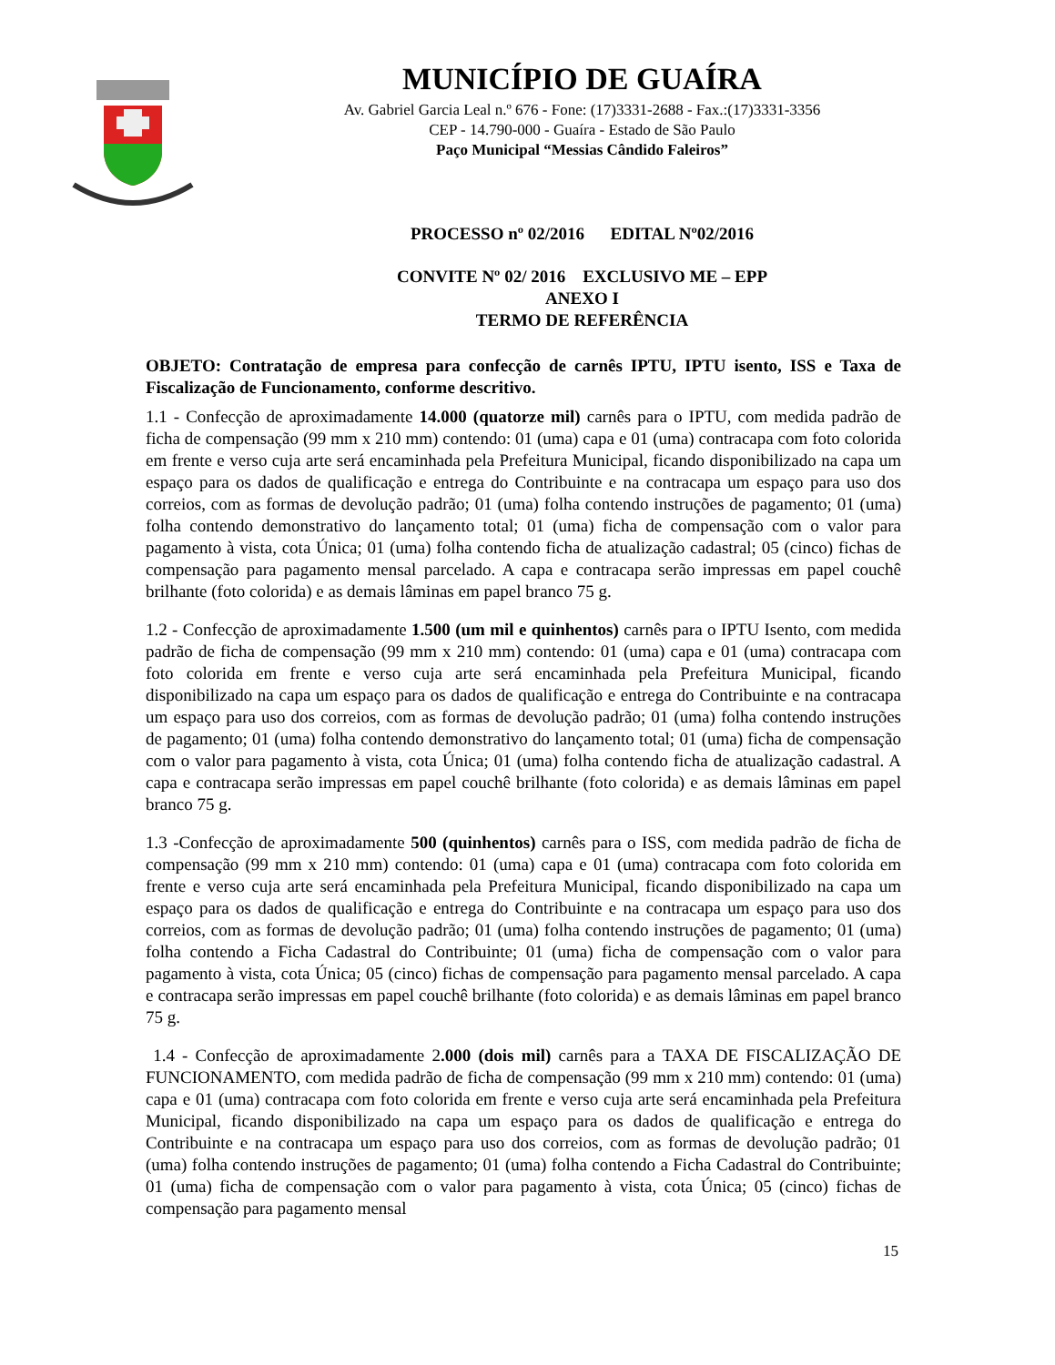MUNICÍPIO DE GUAÍRA
Av. Gabriel Garcia Leal n.º 676 - Fone: (17)3331-2688 - Fax.:(17)3331-3356
CEP - 14.790-000 - Guaíra - Estado de São Paulo
Paço Municipal “Messias Cândido Faleiros”
PROCESSO nº 02/2016 EDITAL Nº02/2016
CONVITE Nº 02/ 2016 EXCLUSIVO ME – EPP
ANEXO I
TERMO DE REFERÊNCIA
OBJETO: Contratação de empresa para confecção de carnês IPTU, IPTU isento, ISS e Taxa de Fiscalização de Funcionamento, conforme descritivo.
1.1 - Confecção de aproximadamente 14.000 (quatorze mil) carnês para o IPTU, com medida padrão de ficha de compensação (99 mm x 210 mm) contendo: 01 (uma) capa e 01 (uma) contracapa com foto colorida em frente e verso cuja arte será encaminhada pela Prefeitura Municipal, ficando disponibilizado na capa um espaço para os dados de qualificação e entrega do Contribuinte e na contracapa um espaço para uso dos correios, com as formas de devolução padrão; 01 (uma) folha contendo instruções de pagamento; 01 (uma) folha contendo demonstrativo do lançamento total; 01 (uma) ficha de compensação com o valor para pagamento à vista, cota Única; 01 (uma) folha contendo ficha de atualização cadastral; 05 (cinco) fichas de compensação para pagamento mensal parcelado. A capa e contracapa serão impressas em papel couchê brilhante (foto colorida) e as demais lâminas em papel branco 75 g.
1.2 - Confecção de aproximadamente 1.500 (um mil e quinhentos) carnês para o IPTU Isento, com medida padrão de ficha de compensação (99 mm x 210 mm) contendo: 01 (uma) capa e 01 (uma) contracapa com foto colorida em frente e verso cuja arte será encaminhada pela Prefeitura Municipal, ficando disponibilizado na capa um espaço para os dados de qualificação e entrega do Contribuinte e na contracapa um espaço para uso dos correios, com as formas de devolução padrão; 01 (uma) folha contendo instruções de pagamento; 01 (uma) folha contendo demonstrativo do lançamento total; 01 (uma) ficha de compensação com o valor para pagamento à vista, cota Única; 01 (uma) folha contendo ficha de atualização cadastral. A capa e contracapa serão impressas em papel couchê brilhante (foto colorida) e as demais lâminas em papel branco 75 g.
1.3 -Confecção de aproximadamente 500 (quinhentos) carnês para o ISS, com medida padrão de ficha de compensação (99 mm x 210 mm) contendo: 01 (uma) capa e 01 (uma) contracapa com foto colorida em frente e verso cuja arte será encaminhada pela Prefeitura Municipal, ficando disponibilizado na capa um espaço para os dados de qualificação e entrega do Contribuinte e na contracapa um espaço para uso dos correios, com as formas de devolução padrão; 01 (uma) folha contendo instruções de pagamento; 01 (uma) folha contendo a Ficha Cadastral do Contribuinte; 01 (uma) ficha de compensação com o valor para pagamento à vista, cota Única; 05 (cinco) fichas de compensação para pagamento mensal parcelado. A capa e contracapa serão impressas em papel couchê brilhante (foto colorida) e as demais lâminas em papel branco 75 g.
1.4 - Confecção de aproximadamente 2.000 (dois mil) carnês para a TAXA DE FISCALIZAÇÃO DE FUNCIONAMENTO, com medida padrão de ficha de compensação (99 mm x 210 mm) contendo: 01 (uma) capa e 01 (uma) contracapa com foto colorida em frente e verso cuja arte será encaminhada pela Prefeitura Municipal, ficando disponibilizado na capa um espaço para os dados de qualificação e entrega do Contribuinte e na contracapa um espaço para uso dos correios, com as formas de devolução padrão; 01 (uma) folha contendo instruções de pagamento; 01 (uma) folha contendo a Ficha Cadastral do Contribuinte; 01 (uma) ficha de compensação com o valor para pagamento à vista, cota Única; 05 (cinco) fichas de compensação para pagamento mensal
15